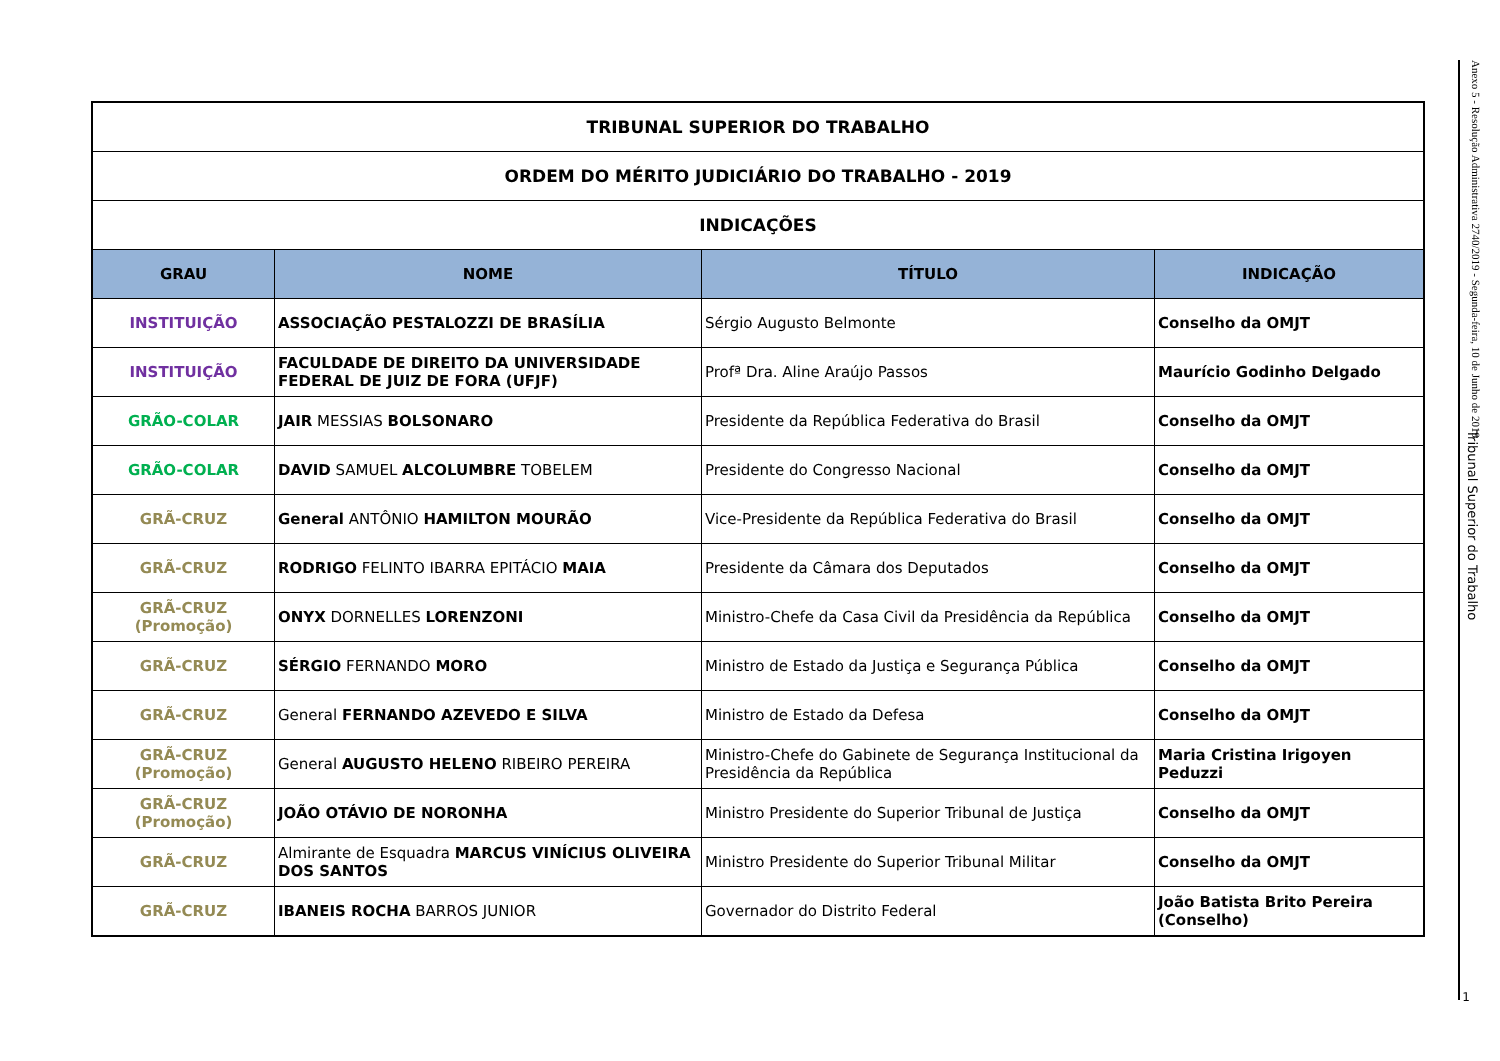Anexo 5 - Resolução Administrativa 2740/2019 - Segunda-feira, 10 de Junho de 2019
Tribunal Superior do Trabalho
| TRIBUNAL SUPERIOR DO TRABALHO | | | |
| ORDEM DO MÉRITO JUDICIÁRIO DO TRABALHO - 2019 | | | |
| INDICAÇÕES | | | |
| GRAU | NOME | TÍTULO | INDICAÇÃO |
| INSTITUIÇÃO | ASSOCIAÇÃO PESTALOZZI DE BRASÍLIA | Sérgio Augusto Belmonte | Conselho da OMJT |
| INSTITUIÇÃO | FACULDADE DE DIREITO DA UNIVERSIDADE FEDERAL DE JUIZ DE FORA (UFJF) | Profª Dra. Aline Araújo Passos | Maurício Godinho Delgado |
| GRÃO-COLAR | JAIR MESSIAS BOLSONARO | Presidente da República Federativa do Brasil | Conselho da OMJT |
| GRÃO-COLAR | DAVID SAMUEL ALCOLUMBRE TOBELEM | Presidente do Congresso Nacional | Conselho da OMJT |
| GRÃ-CRUZ | General ANTÔNIO HAMILTON MOURÃO | Vice-Presidente da República Federativa do Brasil | Conselho da OMJT |
| GRÃ-CRUZ | RODRIGO FELINTO IBARRA EPITÁCIO MAIA | Presidente da Câmara dos Deputados | Conselho da OMJT |
| GRÃ-CRUZ (Promoção) | ONYX DORNELLES LORENZONI | Ministro-Chefe da Casa Civil da Presidência da República | Conselho da OMJT |
| GRÃ-CRUZ | SÉRGIO FERNANDO MORO | Ministro de Estado da Justiça e Segurança Pública | Conselho da OMJT |
| GRÃ-CRUZ | General FERNANDO AZEVEDO E SILVA | Ministro de Estado da Defesa | Conselho da OMJT |
| GRÃ-CRUZ (Promoção) | General AUGUSTO HELENO RIBEIRO PEREIRA | Ministro-Chefe do Gabinete de Segurança Institucional da Presidência da República | Maria Cristina Irigoyen Peduzzi |
| GRÃ-CRUZ (Promoção) | JOÃO OTÁVIO DE NORONHA | Ministro Presidente do Superior Tribunal de Justiça | Conselho da OMJT |
| GRÃ-CRUZ | Almirante de Esquadra MARCUS VINÍCIUS OLIVEIRA DOS SANTOS | Ministro Presidente do Superior Tribunal Militar | Conselho da OMJT |
| GRÃ-CRUZ | IBANEIS ROCHA BARROS JUNIOR | Governador do Distrito Federal | João Batista Brito Pereira (Conselho) |
1